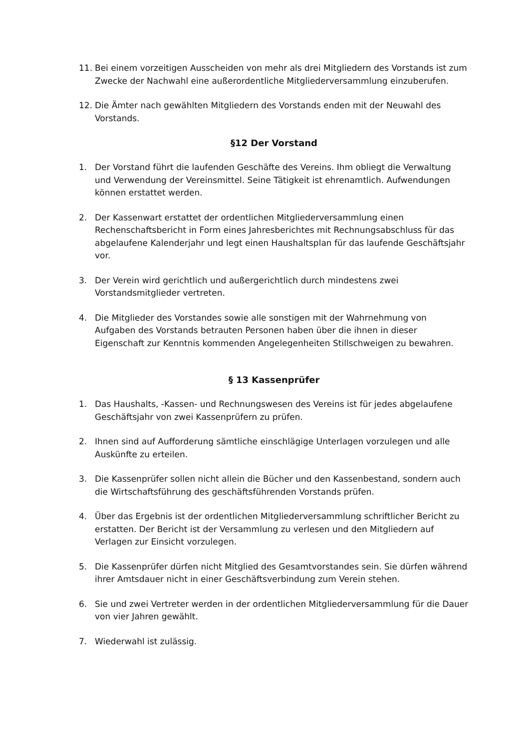11. Bei einem vorzeitigen Ausscheiden von mehr als drei Mitgliedern des Vorstands ist zum Zwecke der Nachwahl eine außerordentliche Mitgliederversammlung einzuberufen.
12. Die Ämter nach gewählten Mitgliedern des Vorstands enden mit der Neuwahl des Vorstands.
§12 Der Vorstand
1. Der Vorstand führt die laufenden Geschäfte des Vereins. Ihm obliegt die Verwaltung und Verwendung der Vereinsmittel. Seine Tätigkeit ist ehrenamtlich. Aufwendungen können erstattet werden.
2. Der Kassenwart erstattet der ordentlichen Mitgliederversammlung einen Rechenschaftsbericht in Form eines Jahresberichtes mit Rechnungsabschluss für das abgelaufene Kalenderjahr und legt einen Haushaltsplan für das laufende Geschäftsjahr vor.
3. Der Verein wird gerichtlich und außergerichtlich durch mindestens zwei Vorstandsmitglieder vertreten.
4. Die Mitglieder des Vorstandes sowie alle sonstigen mit der Wahrnehmung von Aufgaben des Vorstands betrauten Personen haben über die ihnen in dieser Eigenschaft zur Kenntnis kommenden Angelegenheiten Stillschweigen zu bewahren.
§ 13 Kassenprüfer
1. Das Haushalts, -Kassen- und Rechnungswesen des Vereins ist für jedes abgelaufene Geschäftsjahr von zwei Kassenprüfern zu prüfen.
2. Ihnen sind auf Aufforderung sämtliche einschlägige Unterlagen vorzulegen und alle Auskünfte zu erteilen.
3. Die Kassenprüfer sollen nicht allein die Bücher und den Kassenbestand, sondern auch die Wirtschaftsführung des geschäftsführenden Vorstands prüfen.
4. Über das Ergebnis ist der ordentlichen Mitgliederversammlung schriftlicher Bericht zu erstatten. Der Bericht ist der Versammlung zu verlesen und den Mitgliedern auf Verlagen zur Einsicht vorzulegen.
5. Die Kassenprüfer dürfen nicht Mitglied des Gesamtvorstandes sein. Sie dürfen während ihrer Amtsdauer nicht in einer Geschäftsverbindung zum Verein stehen.
6. Sie und zwei Vertreter werden in der ordentlichen Mitgliederversammlung für die Dauer von vier Jahren gewählt.
7. Wiederwahl ist zulässig.